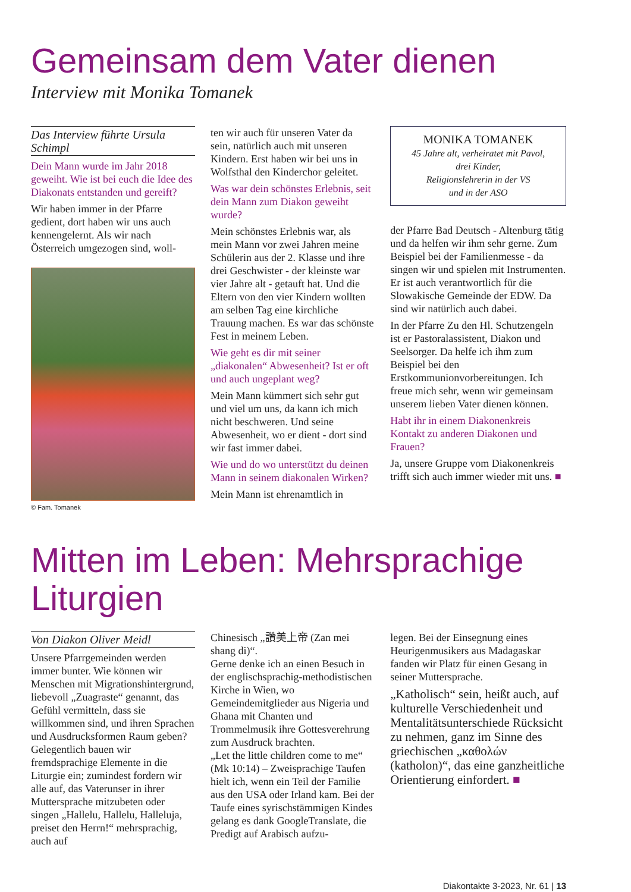Gemeinsam dem Vater dienen
Interview mit Monika Tomanek
Das Interview führte Ursula Schimpl
Dein Mann wurde im Jahr 2018 geweiht. Wie ist bei euch die Idee des Diakonats entstanden und gereift?
Wir haben immer in der Pfarre gedient, dort haben wir uns auch kennengelernt. Als wir nach Österreich umgezogen sind, woll-
© Fam. Tomanek
ten wir auch für unseren Vater da sein, natürlich auch mit unseren Kindern. Erst haben wir bei uns in Wolfsthal den Kinderchor geleitet.
Was war dein schönstes Erlebnis, seit dein Mann zum Diakon geweiht wurde?
Mein schönstes Erlebnis war, als mein Mann vor zwei Jahren meine Schülerin aus der 2. Klasse und ihre drei Geschwister - der kleinste war vier Jahre alt - getauft hat. Und die Eltern von den vier Kindern wollten am selben Tag eine kirchliche Trauung machen. Es war das schönste Fest in meinem Leben.
Wie geht es dir mit seiner „diakonalen“ Abwesenheit? Ist er oft und auch ungeplant weg?
Mein Mann kümmert sich sehr gut und viel um uns, da kann ich mich nicht beschweren. Und seine Abwesenheit, wo er dient - dort sind wir fast immer dabei.
Wie und do wo unterstützt du deinen Mann in seinem diakonalen Wirken?
Mein Mann ist ehrenamtlich in
MONIKA TOMANEK
45 Jahre alt, verheiratet mit Pavol,
drei Kinder,
Religionslehrerin in der VS
und in der ASO
der Pfarre Bad Deutsch - Altenburg tätig und da helfen wir ihm sehr gerne. Zum Beispiel bei der Familienmesse - da singen wir und spielen mit Instrumenten. Er ist auch verantwortlich für die Slowakische Gemeinde der EDW. Da sind wir natürlich auch dabei.
In der Pfarre Zu den Hl. Schutzengeln ist er Pastoralassistent, Diakon und Seelsorger. Da helfe ich ihm zum Beispiel bei den Erstkommunionvorbereitungen. Ich freue mich sehr, wenn wir gemeinsam unserem lieben Vater dienen können.
Habt ihr in einem Diakonenkreis Kontakt zu anderen Diakonen und Frauen?
Ja, unsere Gruppe vom Diakonenkreis trifft sich auch immer wieder mit uns. ■
Mitten im Leben: Mehrsprachige Liturgien
Von Diakon Oliver Meidl
Unsere Pfarrgemeinden werden immer bunter. Wie können wir Menschen mit Migrationshintergrund, liebevoll „Zuagraste“ genannt, das Gefühl vermitteln, dass sie willkommen sind, und ihren Sprachen und Ausdrucksformen Raum geben? Gelegentlich bauen wir fremdsprachige Elemente in die Liturgie ein; zumindest fordern wir alle auf, das Vaterunser in ihrer Muttersprache mitzubeten oder singen „Hallelu, Hallelu, Halleluja, preiset den Herrn!“ mehrsprachig, auch auf
Chinesisch „讚美上帝 (Zan mei shang di)“.
Gerne denke ich an einen Besuch in der englischsprachig-methodistischen Kirche in Wien, wo Gemeindemitglieder aus Nigeria und Ghana mit Chanten und Trommelmusik ihre Gottesverehrung zum Ausdruck brachten.
„Let the little children come to me“ (Mk 10:14) – Zweisprachige Taufen hielt ich, wenn ein Teil der Familie aus den USA oder Irland kam. Bei der Taufe eines syrischstämmigen Kindes gelang es dank GoogleTranslate, die Predigt auf Arabisch aufzu-
legen. Bei der Einsegnung eines Heurigenmusikers aus Madagaskar fanden wir Platz für einen Gesang in seiner Muttersprache.
„Katholisch“ sein, heißt auch, auf kulturelle Verschiedenheit und Mentalitätsunterschiede Rücksicht zu nehmen, ganz im Sinne des griechischen „καθολών (katholon)“, das eine ganzheitliche Orientierung einfordert. ■
Diakontakte 3-2023, Nr. 61 | 13